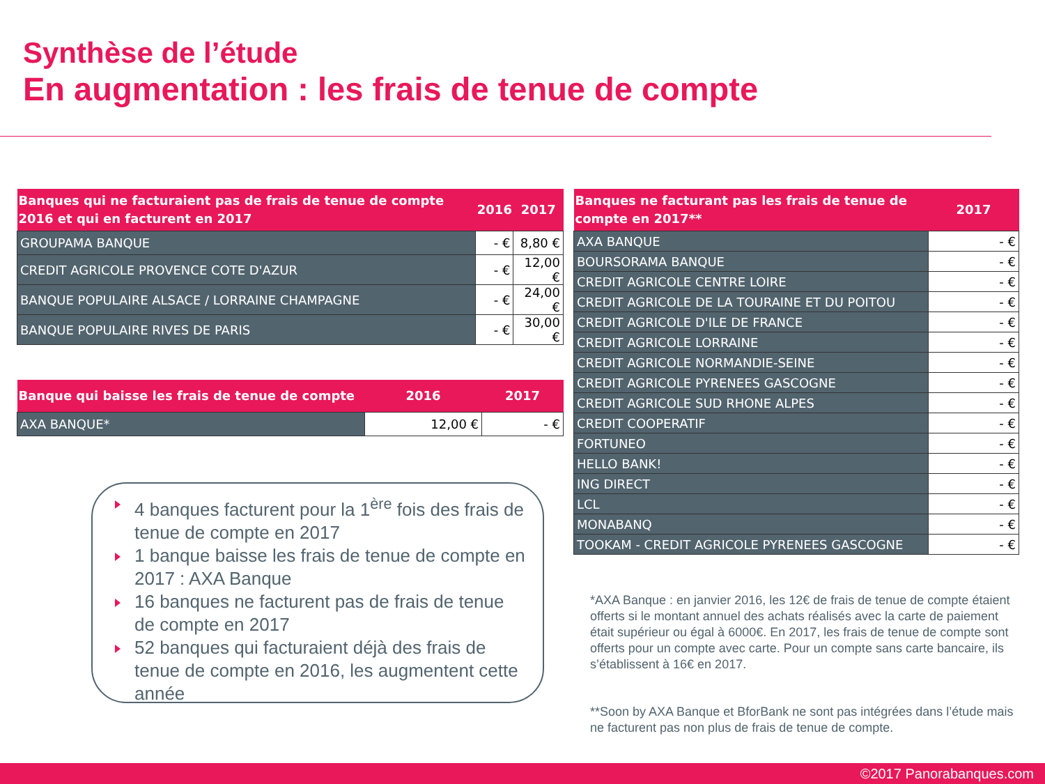Synthèse de l’étude
En augmentation : les frais de tenue de compte
| Banques qui ne facturaient pas de frais de tenue de compte 2016 et qui en facturent en 2017 | 2016 | 2017 |
| --- | --- | --- |
| GROUPAMA BANQUE | - € | 8,80 € |
| CREDIT AGRICOLE PROVENCE COTE D'AZUR | - € | 12,00 € |
| BANQUE POPULAIRE ALSACE / LORRAINE CHAMPAGNE | - € | 24,00 € |
| BANQUE POPULAIRE RIVES DE PARIS | - € | 30,00 € |
| Banque qui baisse les frais de tenue de compte | 2016 | 2017 |
| --- | --- | --- |
| AXA BANQUE* | 12,00 € | - € |
| Banques ne facturant pas les frais de tenue de compte en 2017** | 2017 |
| --- | --- |
| AXA BANQUE | - € |
| BOURSORAMA BANQUE | - € |
| CREDIT AGRICOLE CENTRE LOIRE | - € |
| CREDIT AGRICOLE DE LA TOURAINE ET DU POITOU | - € |
| CREDIT AGRICOLE D'ILE DE FRANCE | - € |
| CREDIT AGRICOLE LORRAINE | - € |
| CREDIT AGRICOLE NORMANDIE-SEINE | - € |
| CREDIT AGRICOLE PYRENEES GASCOGNE | - € |
| CREDIT AGRICOLE SUD RHONE ALPES | - € |
| CREDIT COOPERATIF | - € |
| FORTUNEO | - € |
| HELLO BANK! | - € |
| ING DIRECT | - € |
| LCL | - € |
| MONABANQ | - € |
| TOOKAM - CREDIT AGRICOLE PYRENEES GASCOGNE | - € |
4 banques facturent pour la 1<sup>ère</sup> fois des frais de tenue de compte en 2017
1 banque baisse les frais de tenue de compte en 2017 : AXA Banque
16 banques ne facturent pas de frais de tenue de compte en 2017
52 banques qui facturaient déjà des frais de tenue de compte en 2016, les augmentent cette année
*AXA Banque : en janvier 2016, les 12€ de frais de tenue de compte étaient offerts si le montant annuel des achats réalisés avec la carte de paiement était supérieur ou égal à 6000€. En 2017, les frais de tenue de compte sont offerts pour un compte avec carte. Pour un compte sans carte bancaire, ils s’établissent à 16€ en 2017.
**Soon by AXA Banque et BforBank ne sont pas intégrées dans l’étude mais ne facturent pas non plus de frais de tenue de compte.
©2017 Panorabanques.com